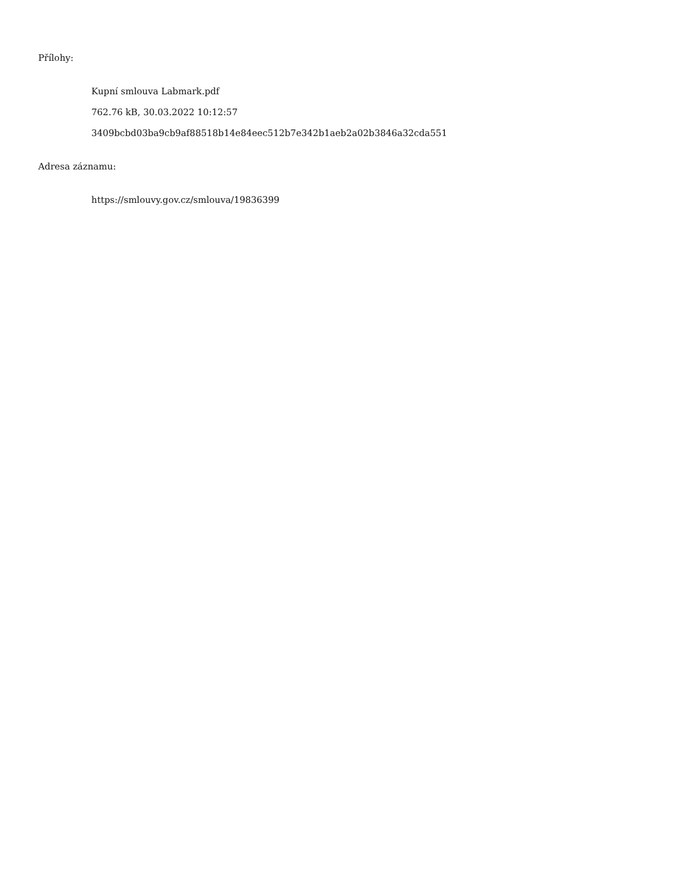Přílohy:
Kupní smlouva Labmark.pdf
762.76 kB, 30.03.2022 10:12:57
3409bcbd03ba9cb9af88518b14e84eec512b7e342b1aeb2a02b3846a32cda551
Adresa záznamu:
https://smlouvy.gov.cz/smlouva/19836399